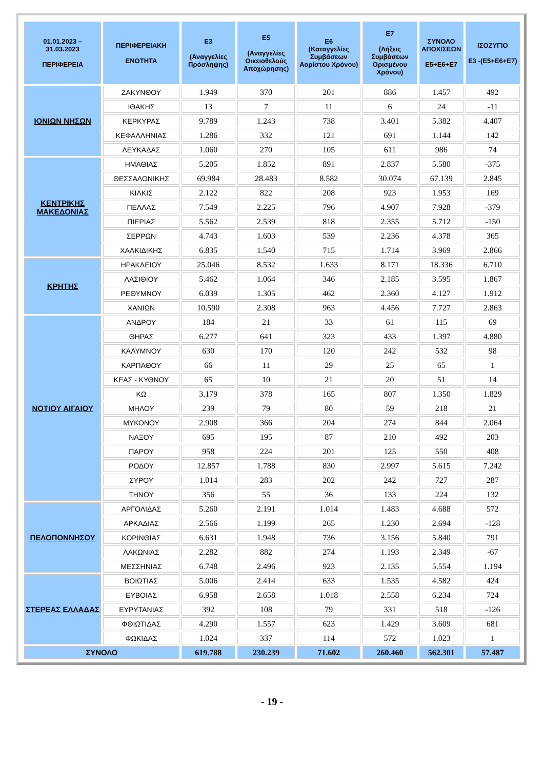| 01.01.2023 – 31.03.2023 ΠΕΡΙΦΕΡΕΙΑ | ΠΕΡΙΦΕΡΕΙΑΚΗ ΕΝΟΤΗΤΑ | Ε3 (Αναγγελίες Πρόσληψης) | Ε5 (Αναγγελίες Οικειοθελούς Αποχώρησης) | Ε6 (Καταγγελίες Συμβάσεων Αορίστου Χρόνου) | Ε7 (Λήξεις Συμβάσεων Ορισμένου Χρόνου) | ΣΥΝΟΛΟ ΑΠΟΧ/ΣΕΩΝ Ε5+Ε6+Ε7 | ΙΣΟΖΥΓΙΟ Ε3 -(Ε5+Ε6+Ε7) |
| --- | --- | --- | --- | --- | --- | --- | --- |
| ΙΟΝΙΩΝ ΝΗΣΩΝ | ΖΑΚΥΝΘΟΥ | 1.949 | 370 | 201 | 886 | 1.457 | 492 |
| | ΙΘΑΚΗΣ | 13 | 7 | 11 | 6 | 24 | -11 |
| | ΚΕΡΚΥΡΑΣ | 9.789 | 1.243 | 738 | 3.401 | 5.382 | 4.407 |
| | ΚΕΦΑΛΛΗΝΙΑΣ | 1.286 | 332 | 121 | 691 | 1.144 | 142 |
| | ΛΕΥΚΑΔΑΣ | 1.060 | 270 | 105 | 611 | 986 | 74 |
| ΚΕΝΤΡΙΚΗΣ ΜΑΚΕΔΟΝΙΑΣ | ΗΜΑΘΙΑΣ | 5.205 | 1.852 | 891 | 2.837 | 5.580 | -375 |
| | ΘΕΣΣΑΛΟΝΙΚΗΣ | 69.984 | 28.483 | 8.582 | 30.074 | 67.139 | 2.845 |
| | ΚΙΛΚΙΣ | 2.122 | 822 | 208 | 923 | 1.953 | 169 |
| | ΠΕΛΛΑΣ | 7.549 | 2.225 | 796 | 4.907 | 7.928 | -379 |
| | ΠΙΕΡΙΑΣ | 5.562 | 2.539 | 818 | 2.355 | 5.712 | -150 |
| | ΣΕΡΡΩΝ | 4.743 | 1.603 | 539 | 2.236 | 4.378 | 365 |
| | ΧΑΛΚΙΔΙΚΗΣ | 6.835 | 1.540 | 715 | 1.714 | 3.969 | 2.866 |
| ΚΡΗΤΗΣ | ΗΡΑΚΛΕΙΟΥ | 25.046 | 8.532 | 1.633 | 8.171 | 18.336 | 6.710 |
| | ΛΑΣΙΘΙΟΥ | 5.462 | 1.064 | 346 | 2.185 | 3.595 | 1.867 |
| | ΡΕΘΥΜΝΟΥ | 6.039 | 1.305 | 462 | 2.360 | 4.127 | 1.912 |
| | ΧΑΝΙΩΝ | 10.590 | 2.308 | 963 | 4.456 | 7.727 | 2.863 |
| ΝΟΤΙΟΥ ΑΙΓΑΙΟΥ | ΑΝΔΡΟΥ | 184 | 21 | 33 | 61 | 115 | 69 |
| | ΘΗΡΑΣ | 6.277 | 641 | 323 | 433 | 1.397 | 4.880 |
| | ΚΑΛΥΜΝΟΥ | 630 | 170 | 120 | 242 | 532 | 98 |
| | ΚΑΡΠΑΘΟΥ | 66 | 11 | 29 | 25 | 65 | 1 |
| | ΚΕΑΣ - ΚΥΘΝΟΥ | 65 | 10 | 21 | 20 | 51 | 14 |
| | ΚΩ | 3.179 | 378 | 165 | 807 | 1.350 | 1.829 |
| | ΜΗΛΟΥ | 239 | 79 | 80 | 59 | 218 | 21 |
| | ΜΥΚΟΝΟΥ | 2.908 | 366 | 204 | 274 | 844 | 2.064 |
| | ΝΑΞΟΥ | 695 | 195 | 87 | 210 | 492 | 203 |
| | ΠΑΡΟΥ | 958 | 224 | 201 | 125 | 550 | 408 |
| | ΡΟΔΟΥ | 12.857 | 1.788 | 830 | 2.997 | 5.615 | 7.242 |
| | ΣΥΡΟΥ | 1.014 | 283 | 202 | 242 | 727 | 287 |
| | ΤΗΝΟΥ | 356 | 55 | 36 | 133 | 224 | 132 |
| ΠΕΛΟΠΟΝΝΗΣΟΥ | ΑΡΓΟΛΙΔΑΣ | 5.260 | 2.191 | 1.014 | 1.483 | 4.688 | 572 |
| | ΑΡΚΑΔΙΑΣ | 2.566 | 1.199 | 265 | 1.230 | 2.694 | -128 |
| | ΚΟΡΙΝΘΙΑΣ | 6.631 | 1.948 | 736 | 3.156 | 5.840 | 791 |
| | ΛΑΚΩΝΙΑΣ | 2.282 | 882 | 274 | 1.193 | 2.349 | -67 |
| | ΜΕΣΣΗΝΙΑΣ | 6.748 | 2.496 | 923 | 2.135 | 5.554 | 1.194 |
| ΣΤΕΡΕΑΣ ΕΛΛΑΔΑΣ | ΒΟΙΩΤΙΑΣ | 5.006 | 2.414 | 633 | 1.535 | 4.582 | 424 |
| | ΕΥΒΟΙΑΣ | 6.958 | 2.658 | 1.018 | 2.558 | 6.234 | 724 |
| | ΕΥΡΥΤΑΝΙΑΣ | 392 | 108 | 79 | 331 | 518 | -126 |
| | ΦΘΙΩΤΙΔΑΣ | 4.290 | 1.557 | 623 | 1.429 | 3.609 | 681 |
| | ΦΩΚΙΔΑΣ | 1.024 | 337 | 114 | 572 | 1.023 | 1 |
| ΣΥΝΟΛΟ | | 619.788 | 230.239 | 71.602 | 260.460 | 562.301 | 57.487 |
- 19 -